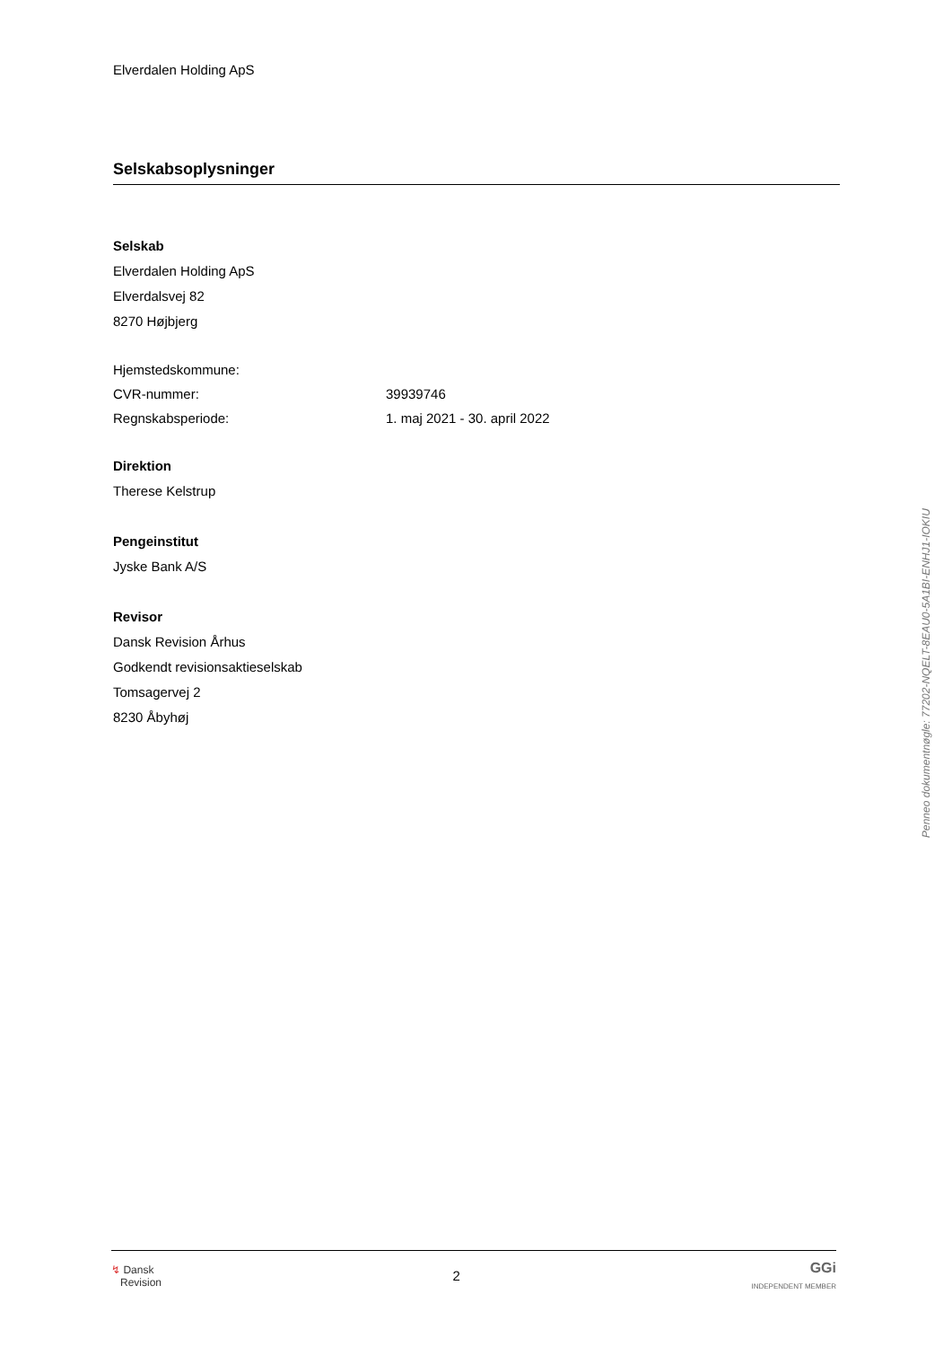Elverdalen Holding ApS
Selskabsoplysninger
Selskab
Elverdalen Holding ApS
Elverdalsvej 82
8270 Højbjerg
Hjemstedskommune:
CVR-nummer: 39939746
Regnskabsperiode: 1. maj 2021 - 30. april 2022
Direktion
Therese Kelstrup
Pengeinstitut
Jyske Bank A/S
Revisor
Dansk Revision Århus
Godkendt revisionsaktieselskab
Tomsagervej 2
8230 Åbyhøj
↯ Dansk
Revision
2
GGi
INDEPENDENT MEMBER
Penneo dokumentnøgle: 77202-NQELT-8EAU0-5A1BI-ENHJ1-IOKIU